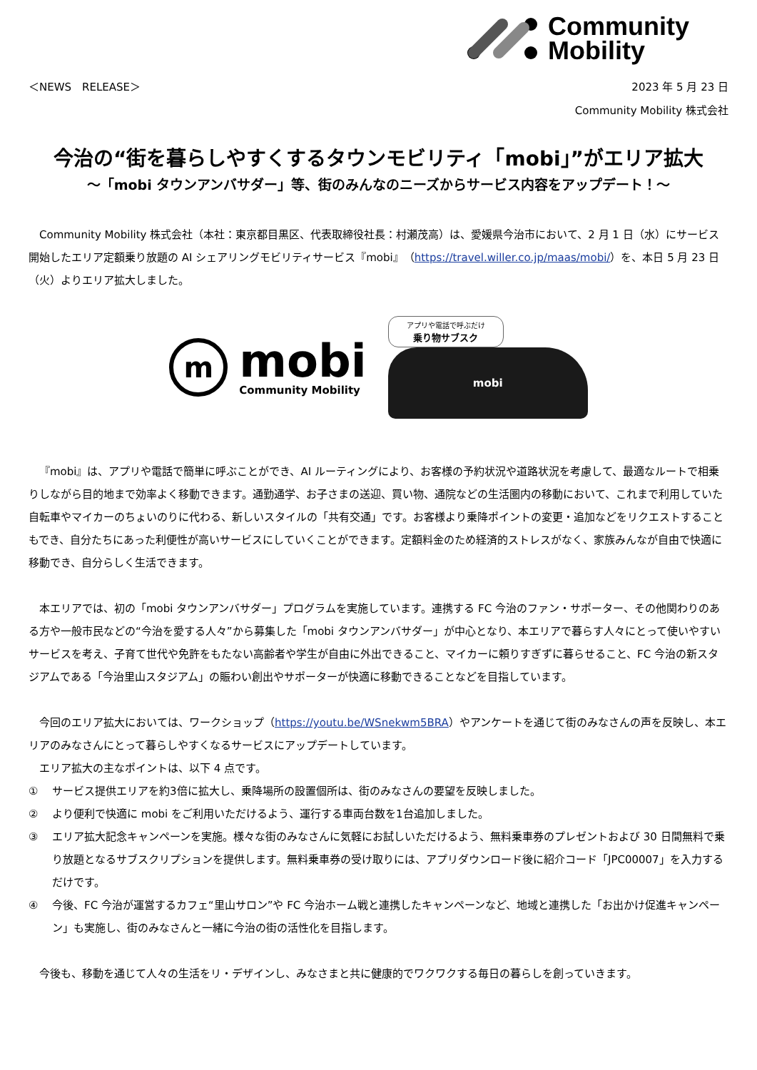Community
Mobility
＜NEWS　RELEASE＞ 2023 年 5 月 23 日
Community Mobility 株式会社
今治の“街を暮らしやすくするタウンモビリティ「mobi」”がエリア拡大
～「mobi タウンアンバサダー」等、街のみんなのニーズからサービス内容をアップデート！～
Community Mobility 株式会社（本社：東京都目黒区、代表取締役社長：村瀬茂高）は、愛媛県今治市において、2 月 1 日（水）にサービス開始したエリア定額乗り放題の AI シェアリングモビリティサービス『mobi』（https://travel.willer.co.jp/maas/mobi/）を、本日 5 月 23 日（火）よりエリア拡大しました。
m
mobi
Community Mobility
アプリや電話で呼ぶだけ
乗り物サブスク
mobi
『mobi』は、アプリや電話で簡単に呼ぶことができ、AI ルーティングにより、お客様の予約状況や道路状況を考慮して、最適なルートで相乗りしながら目的地まで効率よく移動できます。通勤通学、お子さまの送迎、買い物、通院などの生活圏内の移動において、これまで利用していた自転車やマイカーのちょいのりに代わる、新しいスタイルの「共有交通」です。お客様より乗降ポイントの変更・追加などをリクエストすることもでき、自分たちにあった利便性が高いサービスにしていくことができます。定額料金のため経済的ストレスがなく、家族みんなが自由で快適に移動でき、自分らしく生活できます。
本エリアでは、初の「mobi タウンアンバサダー」プログラムを実施しています。連携する FC 今治のファン・サポーター、その他関わりのある方や一般市民などの“今治を愛する人々”から募集した「mobi タウンアンバサダー」が中心となり、本エリアで暮らす人々にとって使いやすいサービスを考え、子育て世代や免許をもたない高齢者や学生が自由に外出できること、マイカーに頼りすぎずに暮らせること、FC 今治の新スタジアムである「今治里山スタジアム」の賑わい創出やサポーターが快適に移動できることなどを目指しています。
今回のエリア拡大においては、ワークショップ（https://youtu.be/WSnekwm5BRA）やアンケートを通じて街のみなさんの声を反映し、本エリアのみなさんにとって暮らしやすくなるサービスにアップデートしています。
エリア拡大の主なポイントは、以下 4 点です。
① サービス提供エリアを約3倍に拡大し、乗降場所の設置個所は、街のみなさんの要望を反映しました。
② より便利で快適に mobi をご利用いただけるよう、運行する車両台数を1台追加しました。
③ エリア拡大記念キャンペーンを実施。様々な街のみなさんに気軽にお試しいただけるよう、無料乗車券のプレゼントおよび 30 日間無料で乗り放題となるサブスクリプションを提供します。無料乗車券の受け取りには、アプリダウンロード後に紹介コード「JPC00007」を入力するだけです。
④ 今後、FC 今治が運営するカフェ“里山サロン”や FC 今治ホーム戦と連携したキャンペーンなど、地域と連携した「お出かけ促進キャンペーン」も実施し、街のみなさんと一緒に今治の街の活性化を目指します。
今後も、移動を通じて人々の生活をリ・デザインし、みなさまと共に健康的でワクワクする毎日の暮らしを創っていきます。